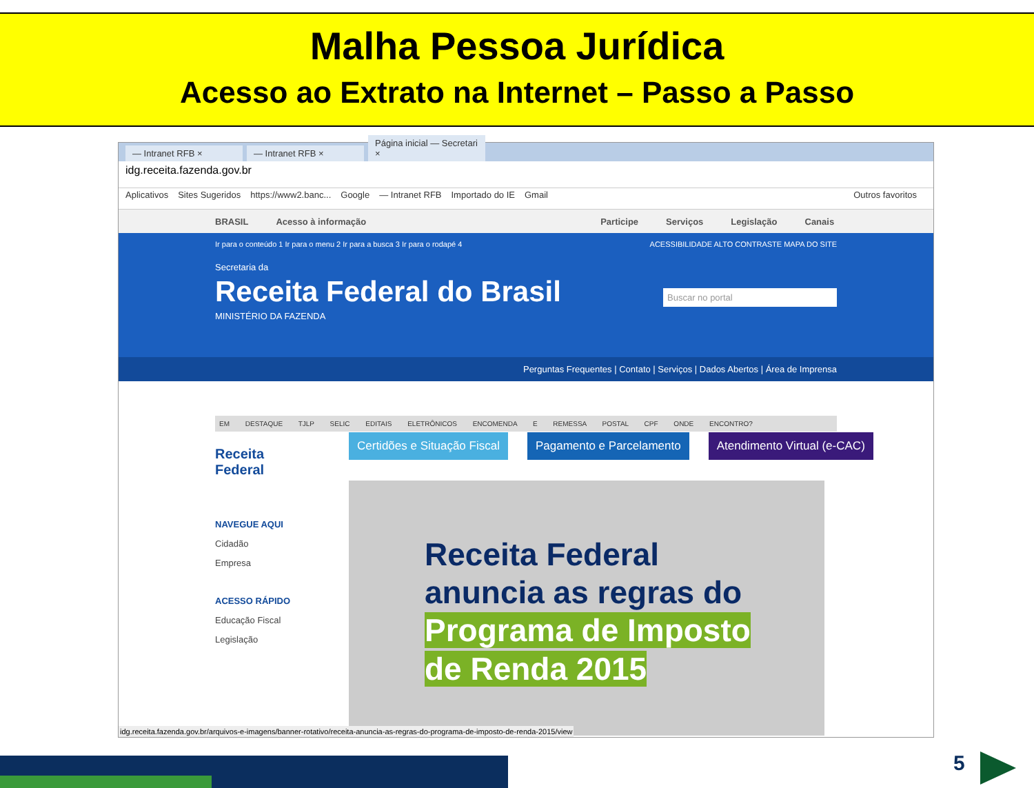Malha Pessoa Jurídica
Acesso ao Extrato na Internet – Passo a Passo
— Intranet RFB ×
— Intranet RFB ×
Página inicial — Secretari ×
idg.receita.fazenda.gov.br
Aplicativos Sites Sugeridos https://www2.banc... Google — Intranet RFB Importado do IE Gmail Outros favoritos
BRASIL Acesso à informação Participe Serviços Legislação Canais
Ir para o conteúdo 1 Ir para o menu 2 Ir para a busca 3 Ir para o rodapé 4 ACESSIBILIDADE ALTO CONTRASTE MAPA DO SITE
Secretaria da
Receita Federal do Brasil
MINISTÉRIO DA FAZENDA
Buscar no portal
Perguntas Frequentes | Contato | Serviços | Dados Abertos | Área de Imprensa
EM DESTAQUE TJLP SELIC EDITAIS ELETRÔNICOS ENCOMENDA E REMESSA POSTAL CPF ONDE ENCONTRO?
Receita Federal
NAVEGUE AQUI
Cidadão
Empresa
ACESSO RÁPIDO
Educação Fiscal
Legislação
Certidões e Situação Fiscal Pagamento e Parcelamento Atendimento Virtual (e-CAC)
Receita Federal
anuncia as regras do
Programa de Imposto
de Renda 2015
idg.receita.fazenda.gov.br/arquivos-e-imagens/banner-rotativo/receita-anuncia-as-regras-do-programa-de-imposto-de-renda-2015/view
5